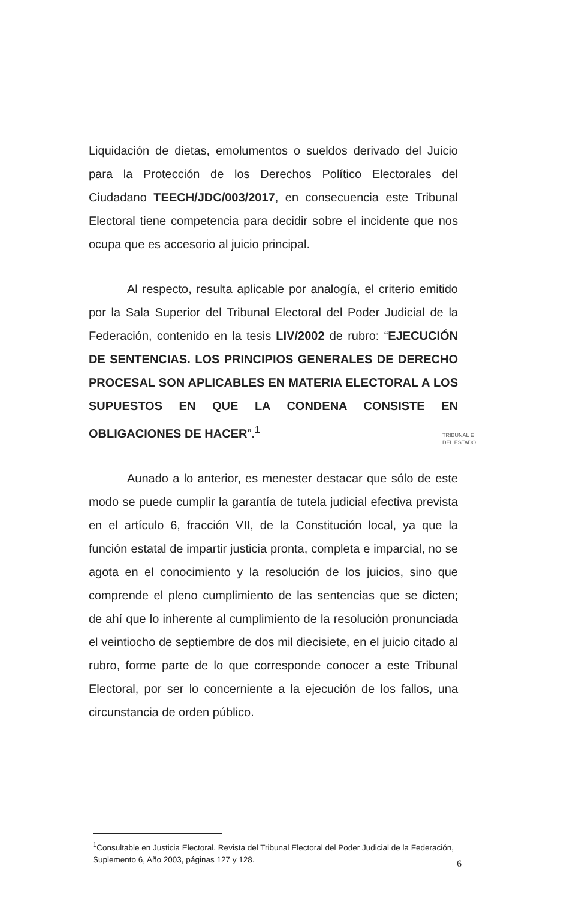Liquidación de dietas, emolumentos o sueldos derivado del Juicio para la Protección de los Derechos Político Electorales del Ciudadano TEECH/JDC/003/2017, en consecuencia este Tribunal Electoral tiene competencia para decidir sobre el incidente que nos ocupa que es accesorio al juicio principal.
Al respecto, resulta aplicable por analogía, el criterio emitido por la Sala Superior del Tribunal Electoral del Poder Judicial de la Federación, contenido en la tesis LIV/2002 de rubro: “EJECUCIÓN DE SENTENCIAS. LOS PRINCIPIOS GENERALES DE DERECHO PROCESAL SON APLICABLES EN MATERIA ELECTORAL A LOS SUPUESTOS EN QUE LA CONDENA CONSISTE EN OBLIGACIONES DE HACER”.<sup>1</sup>
Aunado a lo anterior, es menester destacar que sólo de este modo se puede cumplir la garantía de tutela judicial efectiva prevista en el artículo 6, fracción VII, de la Constitución local, ya que la función estatal de impartir justicia pronta, completa e imparcial, no se agota en el conocimiento y la resolución de los juicios, sino que comprende el pleno cumplimiento de las sentencias que se dicten; de ahí que lo inherente al cumplimiento de la resolución pronunciada el veintiocho de septiembre de dos mil diecisiete, en el juicio citado al rubro, forme parte de lo que corresponde conocer a este Tribunal Electoral, por ser lo concerniente a la ejecución de los fallos, una circunstancia de orden público.
TRIBUNAL E
DEL ESTADO
<sup>1</sup> Consultable en Justicia Electoral. Revista del Tribunal Electoral del Poder Judicial de la Federación, Suplemento 6, Año 2003, páginas 127 y 128.
6